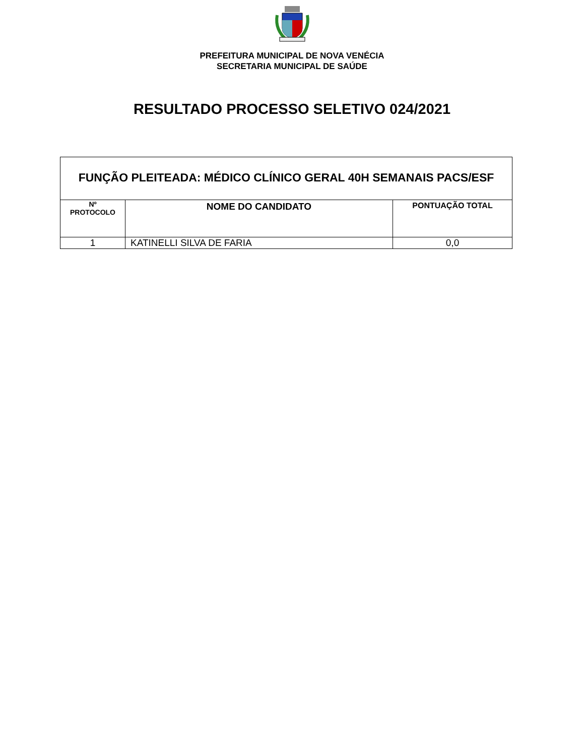PREFEITURA MUNICIPAL DE NOVA VENÉCIA
SECRETARIA MUNICIPAL DE SAÚDE
RESULTADO PROCESSO SELETIVO 024/2021
| FUNÇÃO PLEITEADA: MÉDICO CLÍNICO GERAL 40H SEMANAIS PACS/ESF | | |
| --- | --- | --- |
| Nº PROTOCOLO | NOME DO CANDIDATO | PONTUAÇÃO TOTAL |
| 1 | KATINELLI SILVA DE FARIA | 0,0 |